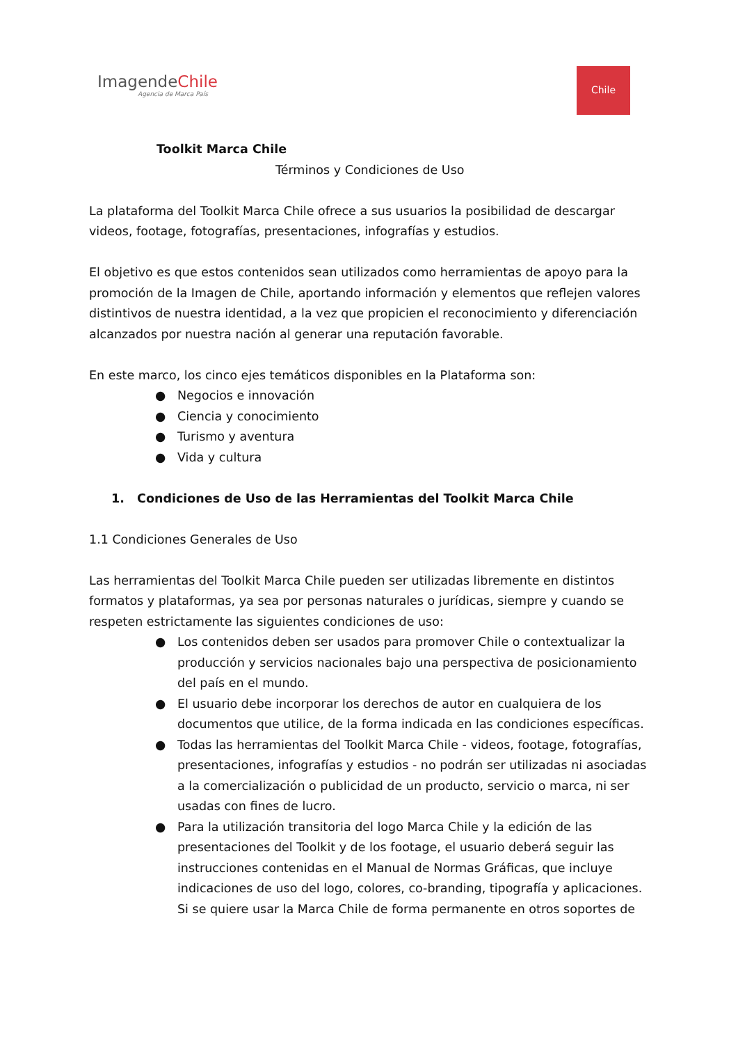ImagendeChile
Agencia de Marca País
Chile
Toolkit Marca Chile
Términos y Condiciones de Uso
La plataforma del Toolkit Marca Chile ofrece a sus usuarios la posibilidad de descargar videos, footage, fotografías, presentaciones, infografías y estudios.
El objetivo es que estos contenidos sean utilizados como herramientas de apoyo para la promoción de la Imagen de Chile, aportando información y elementos que reflejen valores distintivos de nuestra identidad, a la vez que propicien el reconocimiento y diferenciación alcanzados por nuestra nación al generar una reputación favorable.
En este marco, los cinco ejes temáticos disponibles en la Plataforma son:
● Negocios e innovación
● Ciencia y conocimiento
● Turismo y aventura
● Vida y cultura
1. Condiciones de Uso de las Herramientas del Toolkit Marca Chile
1.1 Condiciones Generales de Uso
Las herramientas del Toolkit Marca Chile pueden ser utilizadas libremente en distintos formatos y plataformas, ya sea por personas naturales o jurídicas, siempre y cuando se respeten estrictamente las siguientes condiciones de uso:
● Los contenidos deben ser usados para promover Chile o contextualizar la producción y servicios nacionales bajo una perspectiva de posicionamiento del país en el mundo.
● El usuario debe incorporar los derechos de autor en cualquiera de los documentos que utilice, de la forma indicada en las condiciones específicas.
● Todas las herramientas del Toolkit Marca Chile - videos, footage, fotografías, presentaciones, infografías y estudios - no podrán ser utilizadas ni asociadas a la comercialización o publicidad de un producto, servicio o marca, ni ser usadas con fines de lucro.
● Para la utilización transitoria del logo Marca Chile y la edición de las presentaciones del Toolkit y de los footage, el usuario deberá seguir las instrucciones contenidas en el Manual de Normas Gráficas, que incluye indicaciones de uso del logo, colores, co-branding, tipografía y aplicaciones. Si se quiere usar la Marca Chile de forma permanente en otros soportes de